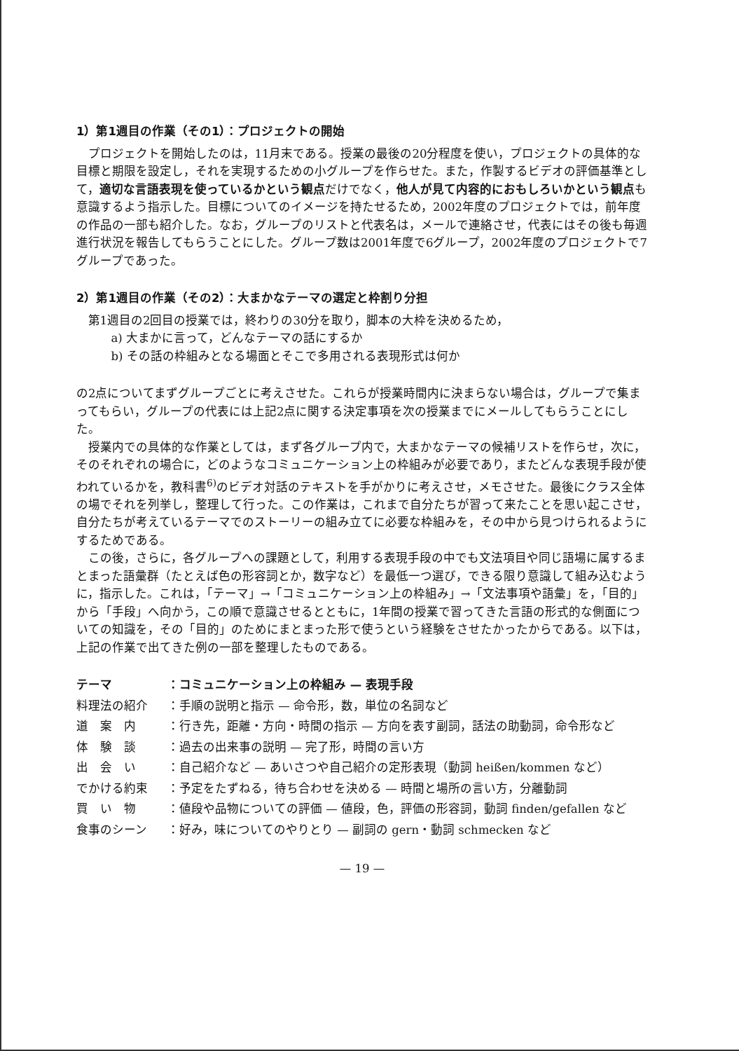1）第1週目の作業（その1）：プロジェクトの開始
プロジェクトを開始したのは，11月末である。授業の最後の20分程度を使い，プロジェクトの具体的な目標と期限を設定し，それを実現するための小グループを作らせた。また，作製するビデオの評価基準として，適切な言語表現を使っているかという観点だけでなく，他人が見て内容的におもしろいかという観点も意識するよう指示した。目標についてのイメージを持たせるため，2002年度のプロジェクトでは，前年度の作品の一部も紹介した。なお，グループのリストと代表名は，メールで連絡させ，代表にはその後も毎週進行状況を報告してもらうことにした。グループ数は2001年度で6グループ，2002年度のプロジェクトで7グループであった。
2）第1週目の作業（その2）：大まかなテーマの選定と枠割り分担
第1週目の2回目の授業では，終わりの30分を取り，脚本の大枠を決めるため，
a) 大まかに言って，どんなテーマの話にするか
b) その話の枠組みとなる場面とそこで多用される表現形式は何か
の2点についてまずグループごとに考えさせた。これらが授業時間内に決まらない場合は，グループで集まってもらい，グループの代表には上記2点に関する決定事項を次の授業までにメールしてもらうことにした。
授業内での具体的な作業としては，まず各グループ内で，大まかなテーマの候補リストを作らせ，次に，そのそれぞれの場合に，どのようなコミュニケーション上の枠組みが必要であり，またどんな表現手段が使われているかを，教科書<sup>6)</sup>のビデオ対話のテキストを手がかりに考えさせ，メモさせた。最後にクラス全体の場でそれを列挙し，整理して行った。この作業は，これまで自分たちが習って来たことを思い起こさせ，自分たちが考えているテーマでのストーリーの組み立てに必要な枠組みを，その中から見つけられるようにするためである。
この後，さらに，各グループへの課題として，利用する表現手段の中でも文法項目や同じ語場に属するまとまった語彙群（たとえば色の形容詞とか，数字など）を最低一つ選び，できる限り意識して組み込むように，指示した。これは，「テーマ」→「コミュニケーション上の枠組み」→「文法事項や語彙」を，「目的」から「手段」へ向かう，この順で意識させるとともに，1年間の授業で習ってきた言語の形式的な側面についての知識を，その「目的」のためにまとまった形で使うという経験をさせたかったからである。以下は，上記の作業で出てきた例の一部を整理したものである。
| テーマ | ：コミュニケーション上の枠組み — 表現手段 |
| 料理法の紹介 | ：手順の説明と指示 — 命令形，数，単位の名詞など |
| 道 案 内 | ：行き先，距離・方向・時間の指示 — 方向を表す副詞，話法の助動詞，命令形など |
| 体 験 談 | ：過去の出来事の説明 — 完了形，時間の言い方 |
| 出 会 い | ：自己紹介など — あいさつや自己紹介の定形表現（動詞 heißen/kommen など） |
| でかける約束 | ：予定をたずねる，待ち合わせを決める — 時間と場所の言い方，分離動詞 |
| 買 い 物 | ：値段や品物についての評価 — 値段，色，評価の形容詞，動詞 finden/gefallen など |
| 食事のシーン | ：好み，味についてのやりとり — 副詞の gern・動詞 schmecken など |
— 19 —